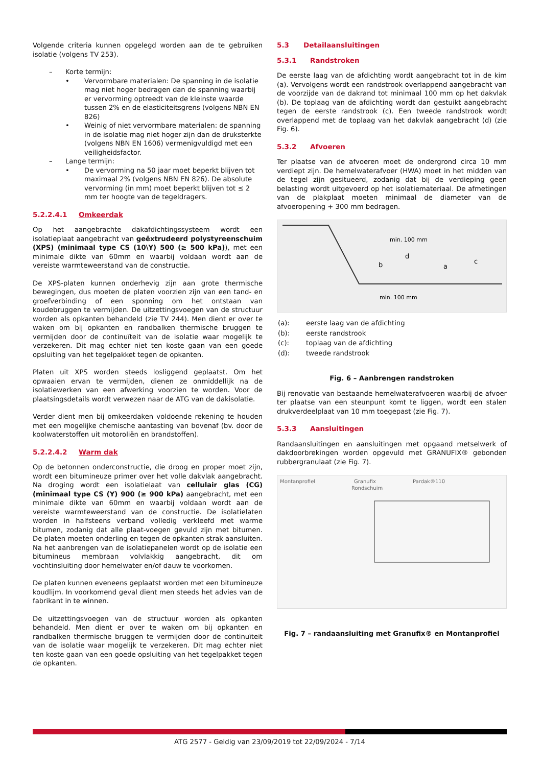Volgende criteria kunnen opgelegd worden aan de te gebruiken isolatie (volgens TV 253).
– Korte termijn:
• Vervormbare materialen: De spanning in de isolatie mag niet hoger bedragen dan de spanning waarbij er vervorming optreedt van de kleinste waarde tussen 2% en de elasticiteitsgrens (volgens NBN EN 826)
• Weinig of niet vervormbare materialen: de spanning in de isolatie mag niet hoger zijn dan de druksterkte (volgens NBN EN 1606) vermenigvuldigd met een veiligheidsfactor.
– Lange termijn:
• De vervorming na 50 jaar moet beperkt blijven tot maximaal 2% (volgens NBN EN 826). De absolute vervorming (in mm) moet beperkt blijven tot ≤ 2 mm ter hoogte van de tegeldragers.
5.2.2.4.1 Omkeerdak
Op het aangebrachte dakafdichtingssysteem wordt een isolatieplaat aangebracht van geëxtrudeerd polystyreenschuim (XPS) (minimaal type CS (10\Y) 500 (≥ 500 kPa)), met een minimale dikte van 60mm en waarbij voldaan wordt aan de vereiste warmteweerstand van de constructie.
De XPS-platen kunnen onderhevig zijn aan grote thermische bewegingen, dus moeten de platen voorzien zijn van een tand- en groefverbinding of een sponning om het ontstaan van koudebruggen te vermijden. De uitzettingsvoegen van de structuur worden als opkanten behandeld (zie TV 244). Men dient er over te waken om bij opkanten en randbalken thermische bruggen te vermijden door de continuïteit van de isolatie waar mogelijk te verzekeren. Dit mag echter niet ten koste gaan van een goede opsluiting van het tegelpakket tegen de opkanten.
Platen uit XPS worden steeds losliggend geplaatst. Om het opwaaien ervan te vermijden, dienen ze onmiddellijk na de isolatiewerken van een afwerking voorzien te worden. Voor de plaatsingsdetails wordt verwezen naar de ATG van de dakisolatie.
Verder dient men bij omkeerdaken voldoende rekening te houden met een mogelijke chemische aantasting van bovenaf (bv. door de koolwaterstoffen uit motoroliën en brandstoffen).
5.2.2.4.2 Warm dak
Op de betonnen onderconstructie, die droog en proper moet zijn, wordt een bitumineuze primer over het volle dakvlak aangebracht. Na droging wordt een isolatielaat van cellulair glas (CG) (minimaal type CS (Y) 900 (≥ 900 kPa) aangebracht, met een minimale dikte van 60mm en waarbij voldaan wordt aan de vereiste warmteweerstand van de constructie. De isolatielaten worden in halfsteens verband volledig verkleefd met warme bitumen, zodanig dat alle plaat-voegen gevuld zijn met bitumen. De platen moeten onderling en tegen de opkanten strak aansluiten. Na het aanbrengen van de isolatiepanelen wordt op de isolatie een bitumineus membraan volvlakkig aangebracht, dit om vochtinsluiting door hemelwater en/of dauw te voorkomen.
De platen kunnen eveneens geplaatst worden met een bitumineuze koudlijm. In voorkomend geval dient men steeds het advies van de fabrikant in te winnen.
De uitzettingsvoegen van de structuur worden als opkanten behandeld. Men dient er over te waken om bij opkanten en randbalken thermische bruggen te vermijden door de continuïteit van de isolatie waar mogelijk te verzekeren. Dit mag echter niet ten koste gaan van een goede opsluiting van het tegelpakket tegen de opkanten.
5.3 Detailaansluitingen
5.3.1 Randstroken
De eerste laag van de afdichting wordt aangebracht tot in de kim (a). Vervolgens wordt een randstrook overlappend aangebracht van de voorzijde van de dakrand tot minimaal 100 mm op het dakvlak (b). De toplaag van de afdichting wordt dan gestuikt aangebracht tegen de eerste randstrook (c). Een tweede randstrook wordt overlappend met de toplaag van het dakvlak aangebracht (d) (zie Fig. 6).
5.3.2 Afvoeren
Ter plaatse van de afvoeren moet de ondergrond circa 10 mm verdiept zijn. De hemelwaterafvoer (HWA) moet in het midden van de tegel zijn gesitueerd, zodanig dat bij de verdieping geen belasting wordt uitgevoerd op het isolatiemateriaal. De afmetingen van de plakplaat moeten minimaal de diameter van de afvoeropening + 300 mm bedragen.
min. 100 mm
min. 100 mm
b
d
a
c
| (a): | eerste laag van de afdichting |
| (b): | eerste randstrook |
| (c): | toplaag van de afdichting |
| (d): | tweede randstrook |
Fig. 6 – Aanbrengen randstroken
Bij renovatie van bestaande hemelwaterafvoeren waarbij de afvoer ter plaatse van een steunpunt komt te liggen, wordt een stalen drukverdeelplaat van 10 mm toegepast (zie Fig. 7).
5.3.3 Aansluitingen
Randaansluitingen en aansluitingen met opgaand metselwerk of dakdoorbrekingen worden opgevuld met GRANUFIX® gebonden rubbergranulaat (zie Fig. 7).
Montanprofiel
Granufix
Rondschuim
Pardak®110
Fig. 7 – randaansluiting met Granufix® en Montanprofiel
ATG 2577 - Geldig van 23/09/2019 tot 22/09/2024 - 7/14